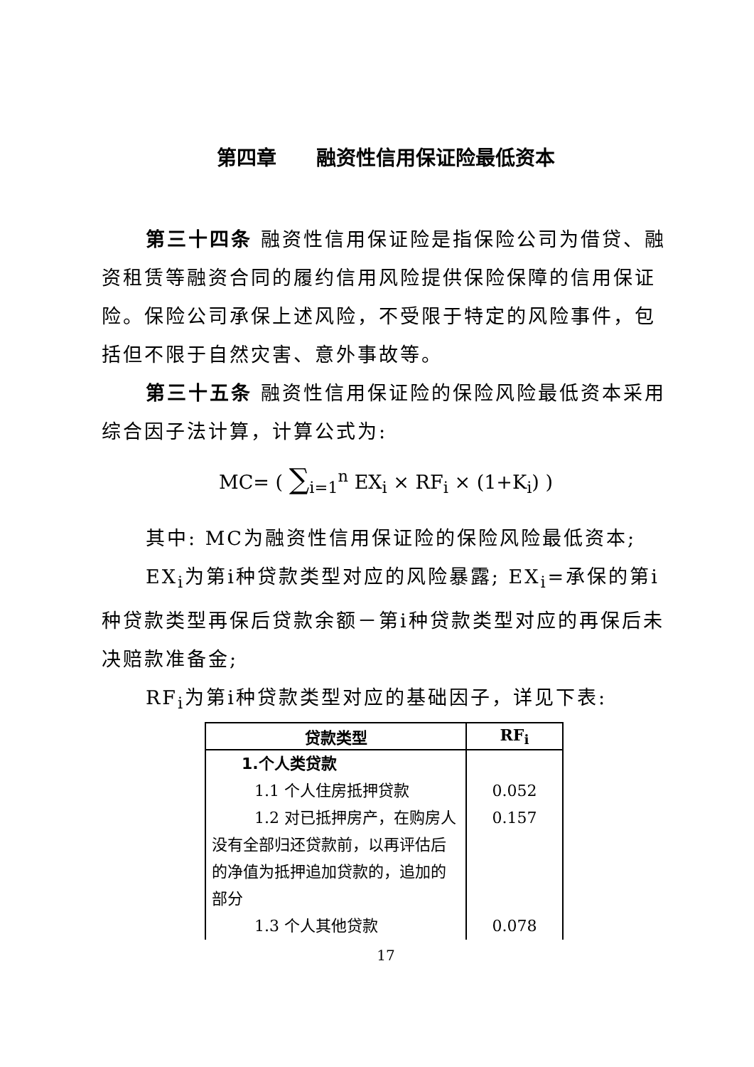第四章　　融资性信用保证险最低资本
第三十四条 融资性信用保证险是指保险公司为借贷、融资租赁等融资合同的履约信用风险提供保险保障的信用保证险。保险公司承保上述风险，不受限于特定的风险事件，包括但不限于自然灾害、意外事故等。
第三十五条 融资性信用保证险的保险风险最低资本采用综合因子法计算，计算公式为:
MC= ( ∑<sub>i=1</sub><sup>n</sup> EX<sub>i</sub> × RF<sub>i</sub> × (1+K<sub>i</sub>) )
其中: MC为融资性信用保证险的保险风险最低资本;
EX<sub>i</sub>为第i种贷款类型对应的风险暴露; EX<sub>i</sub>=承保的第i种贷款类型再保后贷款余额－第i种贷款类型对应的再保后未决赔款准备金;
RF<sub>i</sub>为第i种贷款类型对应的基础因子，详见下表:
| 贷款类型 | RF<sub>i</sub> |
| --- | --- |
| 1.个人类贷款 | |
| 1.1 个人住房抵押贷款 | 0.052 |
| 1.2 对已抵押房产，在购房人没有全部归还贷款前，以再评估后的净值为抵押追加贷款的，追加的部分 | 0.157 |
| 1.3 个人其他贷款 | 0.078 |
17